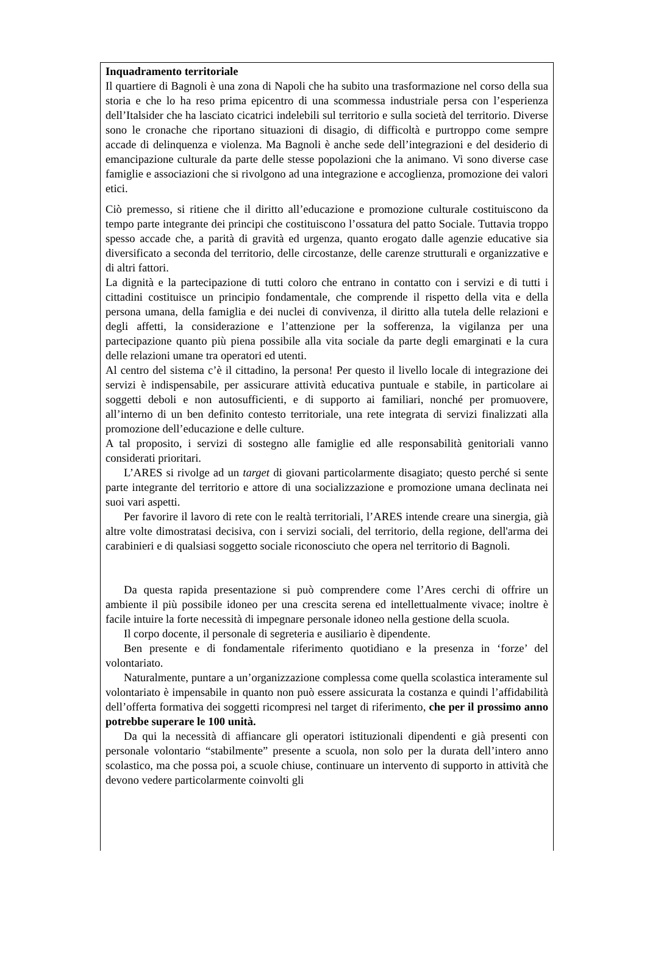Inquadramento territoriale
Il quartiere di Bagnoli è una zona di Napoli che ha subito una trasformazione nel corso della sua storia e che lo ha reso prima epicentro di una scommessa industriale persa con l’esperienza dell’Italsider che ha lasciato cicatrici indelebili sul territorio e sulla società del territorio. Diverse sono le cronache che riportano situazioni di disagio, di difficoltà e purtroppo come sempre accade di delinquenza e violenza. Ma Bagnoli è anche sede dell’integrazioni e del desiderio di emancipazione culturale da parte delle stesse popolazioni che la animano. Vi sono diverse case famiglie e associazioni che si rivolgono ad una integrazione e accoglienza, promozione dei valori etici.
Ciò premesso, si ritiene che il diritto all’educazione e promozione culturale costituiscono da tempo parte integrante dei principi che costituiscono l’ossatura del patto Sociale. Tuttavia troppo spesso accade che, a parità di gravità ed urgenza, quanto erogato dalle agenzie educative sia diversificato a seconda del territorio, delle circostanze, delle carenze strutturali e organizzative e di altri fattori.
La dignità e la partecipazione di tutti coloro che entrano in contatto con i servizi e di tutti i cittadini costituisce un principio fondamentale, che comprende il rispetto della vita e della persona umana, della famiglia e dei nuclei di convivenza, il diritto alla tutela delle relazioni e degli affetti, la considerazione e l’attenzione per la sofferenza, la vigilanza per una partecipazione quanto più piena possibile alla vita sociale da parte degli emarginati e la cura delle relazioni umane tra operatori ed utenti.
Al centro del sistema c’è il cittadino, la persona! Per questo il livello locale di integrazione dei servizi è indispensabile, per assicurare attività educativa puntuale e stabile, in particolare ai soggetti deboli e non autosufficienti, e di supporto ai familiari, nonché per promuovere, all’interno di un ben definito contesto territoriale, una rete integrata di servizi finalizzati alla promozione dell’educazione e delle culture.
A tal proposito, i servizi di sostegno alle famiglie ed alle responsabilità genitoriali vanno considerati prioritari.
L’ARES si rivolge ad un target di giovani particolarmente disagiato; questo perché si sente parte integrante del territorio e attore di una socializzazione e promozione umana declinata nei suoi vari aspetti.
Per favorire il lavoro di rete con le realtà territoriali, l’ARES intende creare una sinergia, già altre volte dimostratasi decisiva, con i servizi sociali, del territorio, della regione, dell'arma dei carabinieri e di qualsiasi soggetto sociale riconosciuto che opera nel territorio di Bagnoli.
Da questa rapida presentazione si può comprendere come l’Ares cerchi di offrire un ambiente il più possibile idoneo per una crescita serena ed intellettualmente vivace; inoltre è facile intuire la forte necessità di impegnare personale idoneo nella gestione della scuola.
Il corpo docente, il personale di segreteria e ausiliario è dipendente.
Ben presente e di fondamentale riferimento quotidiano e la presenza in ‘forze’ del volontariato.
Naturalmente, puntare a un’organizzazione complessa come quella scolastica interamente sul volontariato è impensabile in quanto non può essere assicurata la costanza e quindi l’affidabilità dell’offerta formativa dei soggetti ricompresi nel target di riferimento, che per il prossimo anno potrebbe superare le 100 unità.
Da qui la necessità di affiancare gli operatori istituzionali dipendenti e già presenti con personale volontario “stabilmente” presente a scuola, non solo per la durata dell’intero anno scolastico, ma che possa poi, a scuole chiuse, continuare un intervento di supporto in attività che devono vedere particolarmente coinvolti gli